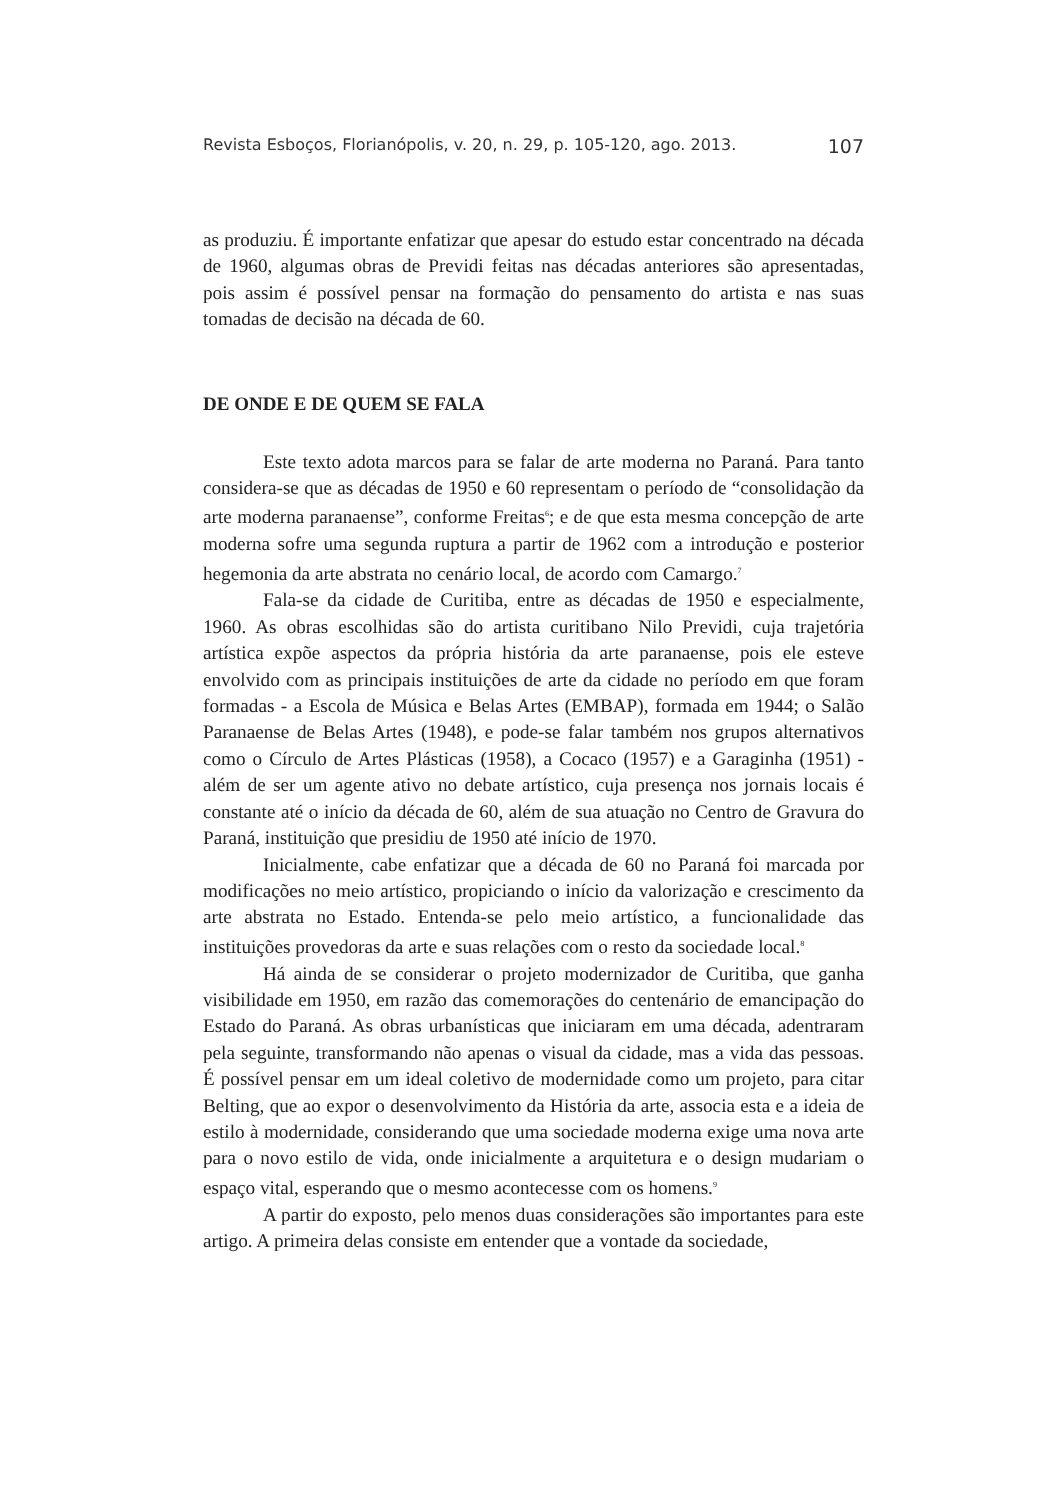Revista Esboços, Florianópolis, v. 20, n. 29, p. 105-120, ago. 2013. 107
as produziu. É importante enfatizar que apesar do estudo estar concentrado na década de 1960, algumas obras de Previdi feitas nas décadas anteriores são apresentadas, pois assim é possível pensar na formação do pensamento do artista e nas suas tomadas de decisão na década de 60.
DE ONDE E DE QUEM SE FALA
Este texto adota marcos para se falar de arte moderna no Paraná. Para tanto considera-se que as décadas de 1950 e 60 representam o período de “consolidação da arte moderna paranaense”, conforme Freitas<sup>6</sup>; e de que esta mesma concepção de arte moderna sofre uma segunda ruptura a partir de 1962 com a introdução e posterior hegemonia da arte abstrata no cenário local, de acordo com Camargo.<sup>7</sup>
Fala-se da cidade de Curitiba, entre as décadas de 1950 e especialmente, 1960. As obras escolhidas são do artista curitibano Nilo Previdi, cuja trajetória artística expõe aspectos da própria história da arte paranaense, pois ele esteve envolvido com as principais instituições de arte da cidade no período em que foram formadas - a Escola de Música e Belas Artes (EMBAP), formada em 1944; o Salão Paranaense de Belas Artes (1948), e pode-se falar também nos grupos alternativos como o Círculo de Artes Plásticas (1958), a Cocaco (1957) e a Garaginha (1951) - além de ser um agente ativo no debate artístico, cuja presença nos jornais locais é constante até o início da década de 60, além de sua atuação no Centro de Gravura do Paraná, instituição que presidiu de 1950 até início de 1970.
Inicialmente, cabe enfatizar que a década de 60 no Paraná foi marcada por modificações no meio artístico, propiciando o início da valorização e crescimento da arte abstrata no Estado. Entenda-se pelo meio artístico, a funcionalidade das instituições provedoras da arte e suas relações com o resto da sociedade local.<sup>8</sup>
Há ainda de se considerar o projeto modernizador de Curitiba, que ganha visibilidade em 1950, em razão das comemorações do centenário de emancipação do Estado do Paraná. As obras urbanísticas que iniciaram em uma década, adentraram pela seguinte, transformando não apenas o visual da cidade, mas a vida das pessoas. É possível pensar em um ideal coletivo de modernidade como um projeto, para citar Belting, que ao expor o desenvolvimento da História da arte, associa esta e a ideia de estilo à modernidade, considerando que uma sociedade moderna exige uma nova arte para o novo estilo de vida, onde inicialmente a arquitetura e o design mudariam o espaço vital, esperando que o mesmo acontecesse com os homens.<sup>9</sup>
A partir do exposto, pelo menos duas considerações são importantes para este artigo. A primeira delas consiste em entender que a vontade da sociedade,